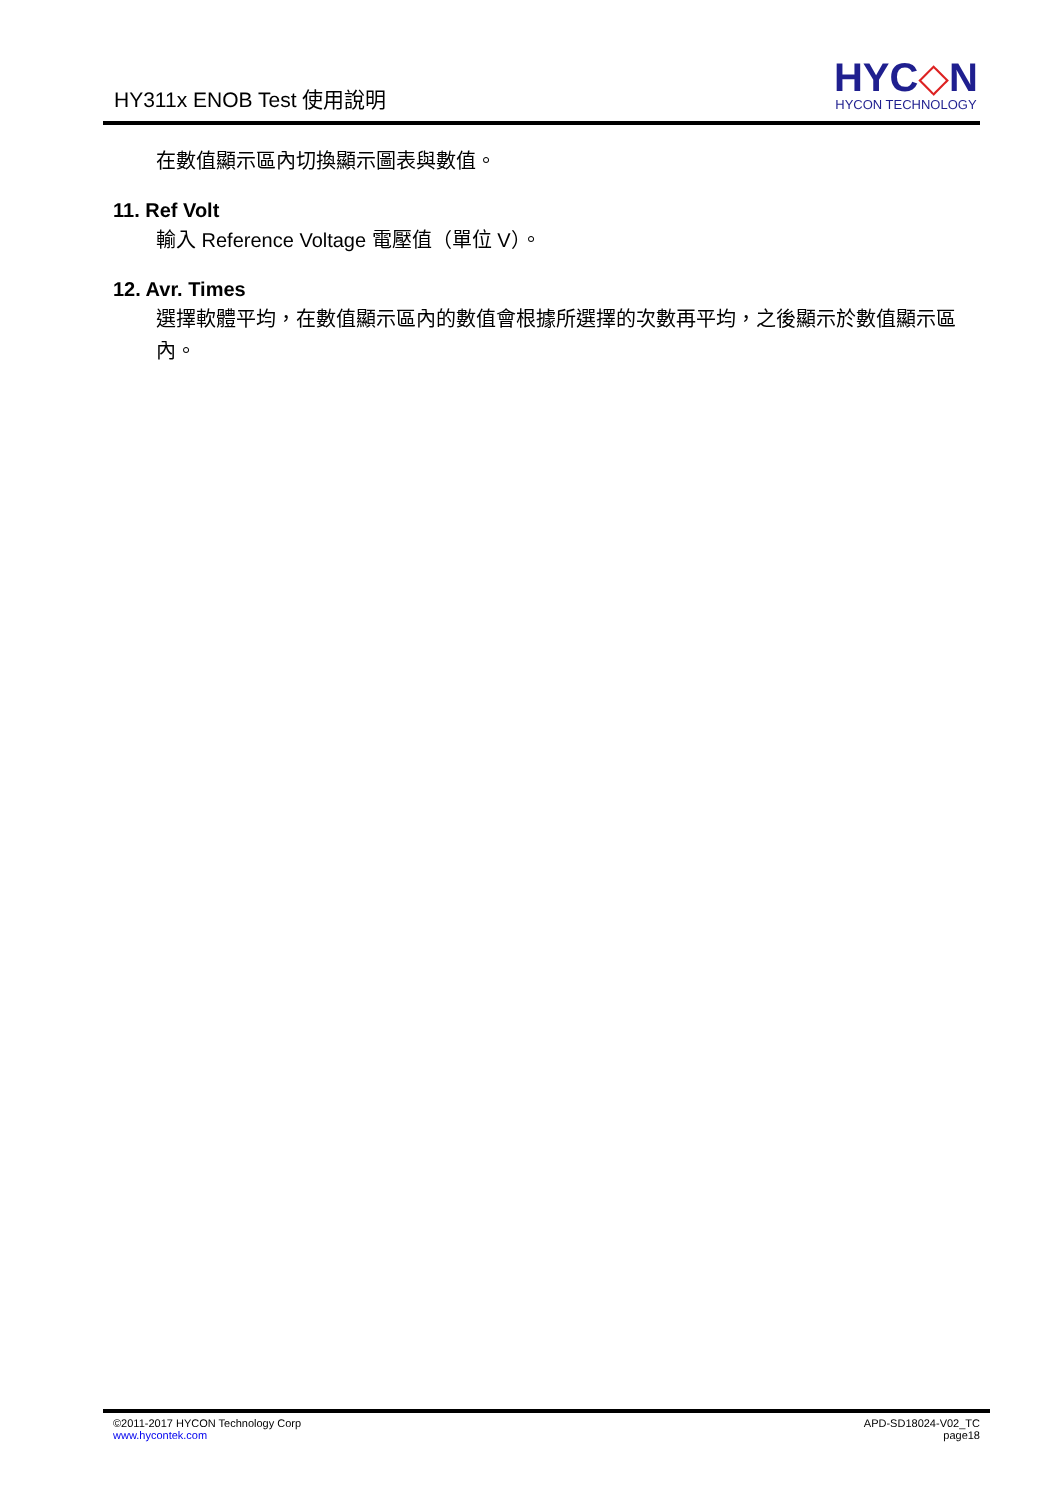HY311x ENOB Test 使用說明
HYC◇N
HYCON TECHNOLOGY
在數值顯示區內切換顯示圖表與數值。
11. Ref Volt
輸入 Reference Voltage 電壓值（單位 V）。
12. Avr. Times
選擇軟體平均，在數值顯示區內的數值會根據所選擇的次數再平均，之後顯示於數值顯示區內。
©2011-2017 HYCON Technology Corp
www.hycontek.com
APD-SD18024-V02_TC
page18